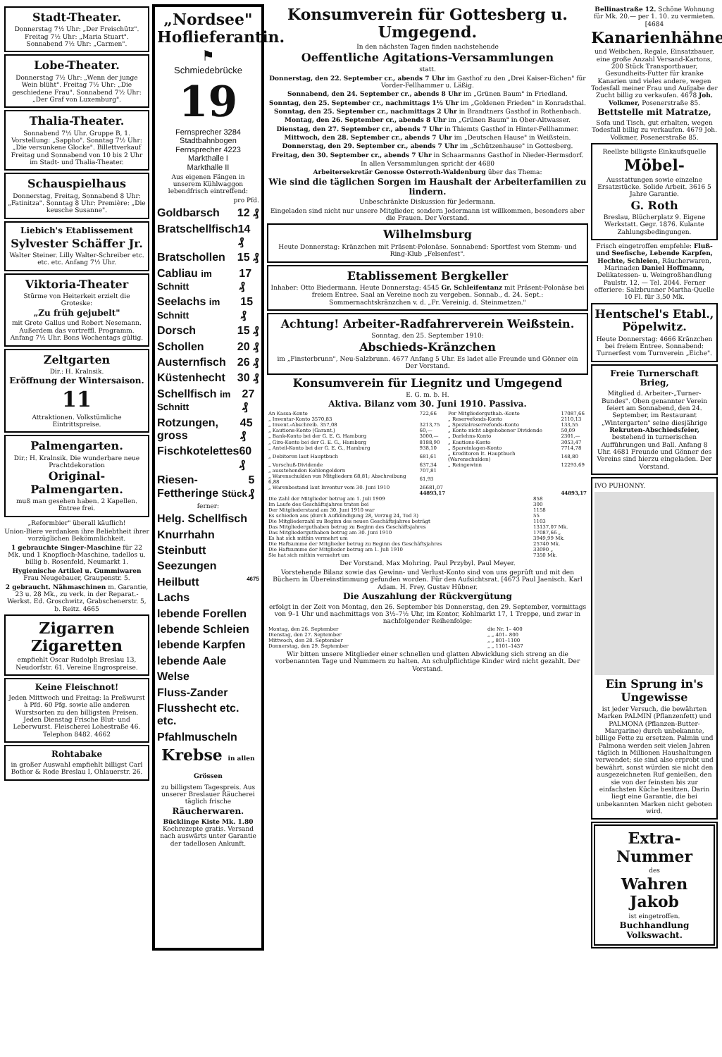Stadt-Theater.
Donnerstag 7½ Uhr: „Der Freischütz". Freitag 7½ Uhr: „Maria Stuart". Sonnabend 7½ Uhr: „Carmen".
Lobe-Theater.
Donnerstag 7½ Uhr: „Wenn der junge Wein blüht". Freitag 7½ Uhr: „Die geschiedene Frau". Sonnabend 7½ Uhr: „Der Graf von Luxemburg".
Thalia-Theater.
Sonnabend 7½ Uhr. Gruppe B, 1. Vorstellung: „Sappho". Sonntag 7½ Uhr: „Die versunkene Glocke". Billettverkauf Freitag und Sonnabend von 10 bis 2 Uhr im Stadt- und Thalia-Theater.
Schauspielhaus
Donnerstag, Freitag, Sonnabend 8 Uhr: „Fatinitza". Sonntag 8 Uhr: Première: „Die keusche Susanne".
Liebich's Etablissement
Sylvester Schäffer Jr.
Walter Steiner. Lilly Walter-Schreiber etc. etc. etc. Anfang 7½ Uhr.
Viktoria-Theater
Stürme von Heiterkeit erzielt die Groteske:
„Zu früh gejubelt"
mit Grete Gallus und Robert Nesemann. Außerdem das vortreffl. Programm. Anfang 7½ Uhr. Bons Wochentags gültig.
Zeltgarten
Dir.: H. Kralnsik.
Eröffnung der Wintersaison.
11
Attraktionen. Volkstümliche Eintrittspreise.
Palmengarten.
Dir.: H. Kralnsik. Die wunderbare neue Prachtdekoration
Original-Palmengarten.
muß man gesehen haben. 2 Kapellen. Entree frei.
„Reformbier" überall käuflich!
Union-Biere verdanken ihre Beliebtheit ihrer vorzüglichen Bekömmlichkeit.
1 gebrauchte Singer-Maschine für 22 Mk. und 1 Knopfloch-Maschine, tadellos u. billig b. Rosenfeld, Neumarkt 1.
Hygienische Artikel u. Gummiwaren Frau Neugebauer, Graupenstr. 5.
2 gebraucht. Nähmaschinen m. Garantie, 23 u. 28 Mk., zu verk. in der Reparat.-Werkst. Ed. Groschwitz, Grabschenerstr. 5, b. Reitz. 4665
Zigarren Zigaretten
empfiehlt Oscar Rudolph Breslau 13, Neudorfstr. 61. Vereine Engrospreise.
Keine Fleischnot!
Jeden Mittwoch und Freitag: la Preßwurst à Pfd. 60 Pfg. sowie alle anderen Wurstsorten zu den billigsten Preisen. Jeden Dienstag Frische Blut- und Leberwurst. Fleischerei Lohestraße 46. Telephon 8482. 4662
Rohtabake
in großer Auswahl empfiehlt billigst Carl Bothor & Rode Breslau I, Ohlauerstr. 26.
„Nordsee" Hoflieferantin.
⚑
Schmiedebrücke
19
Fernsprecher 3284
Stadtbahnbogen
Fernsprecher 4223
Markthalle I
Markthalle II
Aus eigenen Fängen in unserem Kühlwaggon lebendfrisch eintreffend:
pro Pfd.
Goldbarsch 12 ₰
Bratschellfisch 14 ₰
Bratschollen 15 ₰
Cabliau im Schnitt 17 ₰
Seelachs im Schnitt 15 ₰
Dorsch 15 ₰
Schollen 20 ₰
Austernfisch 26 ₰
Küstenhecht 30 ₰
Schellfisch im Schnitt 27 ₰
Rotzungen, gross 45 ₰
Fischkotelettes 60 ₰
Riesen-Fettheringe Stück 5 ₰
ferner:
Helg. Schellfisch
Knurrhahn
Steinbutt
Seezungen
Heilbutt 4675
Lachs
lebende Forellen
lebende Schleien
lebende Karpfen
lebende Aale
Welse
Fluss-Zander
Flusshecht etc. etc.
Pfahlmuscheln
Krebse in allen Grössen
zu billigstem Tagespreis. Aus unserer Breslauer Räucherei täglich frische
Räucherwaren.
Bücklinge Kiste Mk. 1.80 Kochrezepte gratis. Versand nach auswärts unter Garantie der tadellosen Ankunft.
Konsumverein für Gottesberg u. Umgegend.
In den nächsten Tagen finden nachstehende
Oeffentliche Agitations-Versammlungen
statt.
Donnerstag, den 22. September cr., abends 7 Uhr im Gasthof zu den „Drei Kaiser-Eichen" für Vorder-Fellhammer u. Läßig.
Sonnabend, den 24. September cr., abends 8 Uhr im „Grünen Baum" in Friedland.
Sonntag, den 25. September cr., nachmittags 1½ Uhr im „Goldenen Frieden" in Konradsthal.
Sonntag, den 25. September cr., nachmittags 2 Uhr in Brandtners Gasthof in Rothenbach.
Montag, den 26. September cr., abends 8 Uhr im „Grünen Baum" in Ober-Altwasser.
Dienstag, den 27. September cr., abends 7 Uhr in Thiemts Gasthof in Hinter-Fellhammer.
Mittwoch, den 28. September cr., abends 7 Uhr im „Deutschen Hause" in Weißstein.
Donnerstag, den 29. September cr., abends 7 Uhr im „Schützenhause" in Gottesberg.
Freitag, den 30. September cr., abends 7 Uhr in Schaarmanns Gasthof in Nieder-Hermsdorf.
In allen Versammlungen spricht der 4680
Arbeitersekretär Genosse Osterroth-Waldenburg über das Thema:
Wie sind die täglichen Sorgen im Haushalt der Arbeiterfamilien zu lindern.
Unbeschränkte Diskussion für Jedermann.
Eingeladen sind nicht nur unsere Mitglieder, sondern Jedermann ist willkommen, besonders aber die Frauen. Der Vorstand.
Wilhelmsburg
Heute Donnerstag: Kränzchen mit Präsent-Polonäse. Sonnabend: Sportfest vom Stemm- und Ring-Klub „Felsenfest".
Etablissement Bergkeller
Inhaber: Otto Biedermann. Heute Donnerstag: 4545 Gr. Schleifentanz mit Präsent-Polonäse bei freiem Entree. Saal an Vereine noch zu vergeben. Sonnab., d. 24. Sept.: Sommernachtskränzchen v. d. „Fr. Vereinig. d. Steinmetzen."
Achtung! Arbeiter-Radfahrerverein Weißstein.
Sonntag, den 25. September 1910:
Abschieds-Kränzchen
im „Finsterbrunn", Neu-Salzbrunn. 4677 Anfang 5 Uhr. Es ladet alle Freunde und Gönner ein Der Vorstand.
Konsumverein für Liegnitz und Umgegend
E. G. m. b. H.
Aktiva. Bilanz vom 30. Juni 1910. Passiva.
| An Kassa-Konto | 722,66 | Per Mitgliederguthab.-Konto | 17087,66 |
| „ Inventar-Konto 3570,83 | | „ Reservefonds-Konto | 2110,13 |
| „ Invent.-Abschreib. 357,08 | 3213,75 | „ Spezialreservefonds-Konto | 133,55 |
| „ Kautions-Konto (Garant.) | 60,— | „ Konto nicht abgehobener Dividende | 50,09 |
| „ Bank-Konto bei der G. E. G. Hamburg | 3000,— | „ Darlehns-Konto | 2301,— |
| „ Giro-Konto bei der G. E. G., Hamburg | 8188,90 | „ Kautions-Konto | 3053,47 |
| „ Anteil-Konto bei der G. E. G., Hamburg | 938,10 | „ Spareinlagen-Konto | 7714,78 |
| „ Debitoren laut Hauptbuch | 681,61 | „ Kreditoren lt. Hauptbuch (Warenschulden) | 148,80 |
| „ Vorschuß-Dividende | 637,34 | „ Reingewinn | 12293,69 |
| „ ausstehenden Kohlengeldern | 707,81 | | |
| „ Warenschulden von Mitgliedern 68,81; Abschreibung 6,88 | 61,93 | | |
| „ Warenbestand laut Inventur vom 30. Juni 1910 | 26681,07 | | |
| | 44893,17 | | 44893,17 |
| Die Zahl der Mitglieder betrug am 1. Juli 1909 | 858 |
| Im Laufe des Geschäftsjahres traten bei | 300 |
| Der Mitgliederstand am 30. Juni 1910 war | 1158 |
| Es schieden aus (durch Aufkündigung 28, Verzug 24, Tod 3) | 55 |
| Die Mitgliederzahl zu Beginn des neuen Geschäftsjahres beträgt | 1103 |
| Das Mitgliederguthaben betrug zu Beginn des Geschäftsjahres | 13137,07 Mk. |
| Das Mitgliederguthaben betrug am 30. Juni 1910 | 17087,66 „ |
| Es hat sich mithin vermehrt um | 3949,99 Mk. |
| Die Haftsumme der Mitglieder betrug zu Beginn des Geschäftsjahres | 25740 Mk. |
| Die Haftsumme der Mitglieder betrug am 1. Juli 1910 | 33090 „ |
| Sie hat sich mithin vermehrt um | 7350 Mk. |
Der Vorstand. Max Mohring. Paul Przybyl. Paul Meyer.
Vorstehende Bilanz sowie das Gewinn- und Verlust-Konto sind von uns geprüft und mit den Büchern in Übereinstimmung gefunden worden. Für den Aufsichtsrat. [4673 Paul Jaenisch. Karl Adam. H. Frey. Gustav Hübner.
Die Auszahlung der Rückvergütung
erfolgt in der Zeit von Montag, den 26. September bis Donnerstag, den 29. September, vormittags von 9–1 Uhr und nachmittags von 3½–7½ Uhr, im Kontor, Kohlmarkt 17, 1 Treppe, und zwar in nachfolgender Reihenfolge:
| Montag, den 26. September | die Nr. 1– 400 |
| Dienstag, den 27. September | „ „ 401– 800 |
| Mittwoch, den 28. September | „ „ 801–1100 |
| Donnerstag, den 29. September | „ „ 1101–1437 |
Wir bitten unsere Mitglieder einer schnellen und glatten Abwicklung sich streng an die vorbenannten Tage und Nummern zu halten. An schulpflichtige Kinder wird nicht gezahlt. Der Vorstand.
Bellinastraße 12. Schöne Wohnung für Mk. 20.— per 1. 10. zu vermieten. [4684
Kanarienhähne
und Weibchen, Regale, Einsatzbauer, eine große Anzahl Versand-Kartons, 200 Stück Transportbauer, Gesundheits-Futter für kranke Kanarien und vieles andere, wegen Todesfall meiner Frau und Aufgabe der Zucht billig zu verkaufen. 4678 Joh. Volkmer, Posenerstraße 85.
Bettstelle mit Matratze,
Sofa und Tisch, gut erhalten, wegen Todesfall billig zu verkaufen. 4679 Joh. Volkmer, Posenerstraße 85.
Reellste billigste Einkaufsquelle
Möbel-
Ausstattungen sowie einzelne Ersatzstücke. Solide Arbeit. 3616 5 Jahre Garantie.
G. Roth
Breslau, Blücherplatz 9. Eigene Werkstatt. Gegr. 1876. Kulante Zahlungsbedingungen.
Frisch eingetroffen empfehle: Fluß- und Seefische, Lebende Karpfen, Hechte, Schleien, Räucherwaren, Marinaden Daniel Hoffmann, Delikatessen- u. Weingroßhandlung Paulstr. 12. — Tel. 2044. Ferner offeriere: Salzbrunner Martha-Quelle 10 Fl. für 3,50 Mk.
Hentschel's Etabl., Pöpelwitz.
Heute Donnerstag: 4666 Kränzchen bei freiem Entree. Sonnabend: Turnerfest vom Turnverein „Eiche".
Freie Turnerschaft Brieg,
Mitglied d. Arbeiter-„Turner-Bundes". Oben genannter Verein feiert am Sonnabend, den 24. September, im Restaurant „Wintergarten" seine diesjährige Rekruten-Abschiedsfeier, bestehend in turnerischen Aufführungen und Ball. Anfang 8 Uhr. 4681 Freunde und Gönner des Vereins sind hierzu eingeladen. Der Vorstand.
IVO PUHONNY.
Ein Sprung in's Ungewisse
ist jeder Versuch, die bewährten Marken PALMIN (Pflanzenfett) und PALMONA (Pflanzen-Butter-Margarine) durch unbekannte, billige Fette zu ersetzen. Palmin und Palmona werden seit vielen Jahren täglich in Millionen Haushaltungen verwendet; sie sind also erprobt und bewährt, sonst würden sie nicht den ausgezeichneten Ruf genießen, den sie von der feinsten bis zur einfachsten Küche besitzen. Darin liegt eine Garantie, die bei unbekannten Marken nicht geboten wird.
Extra-Nummer
des
Wahren Jakob
ist eingetroffen.
Buchhandlung Volkswacht.